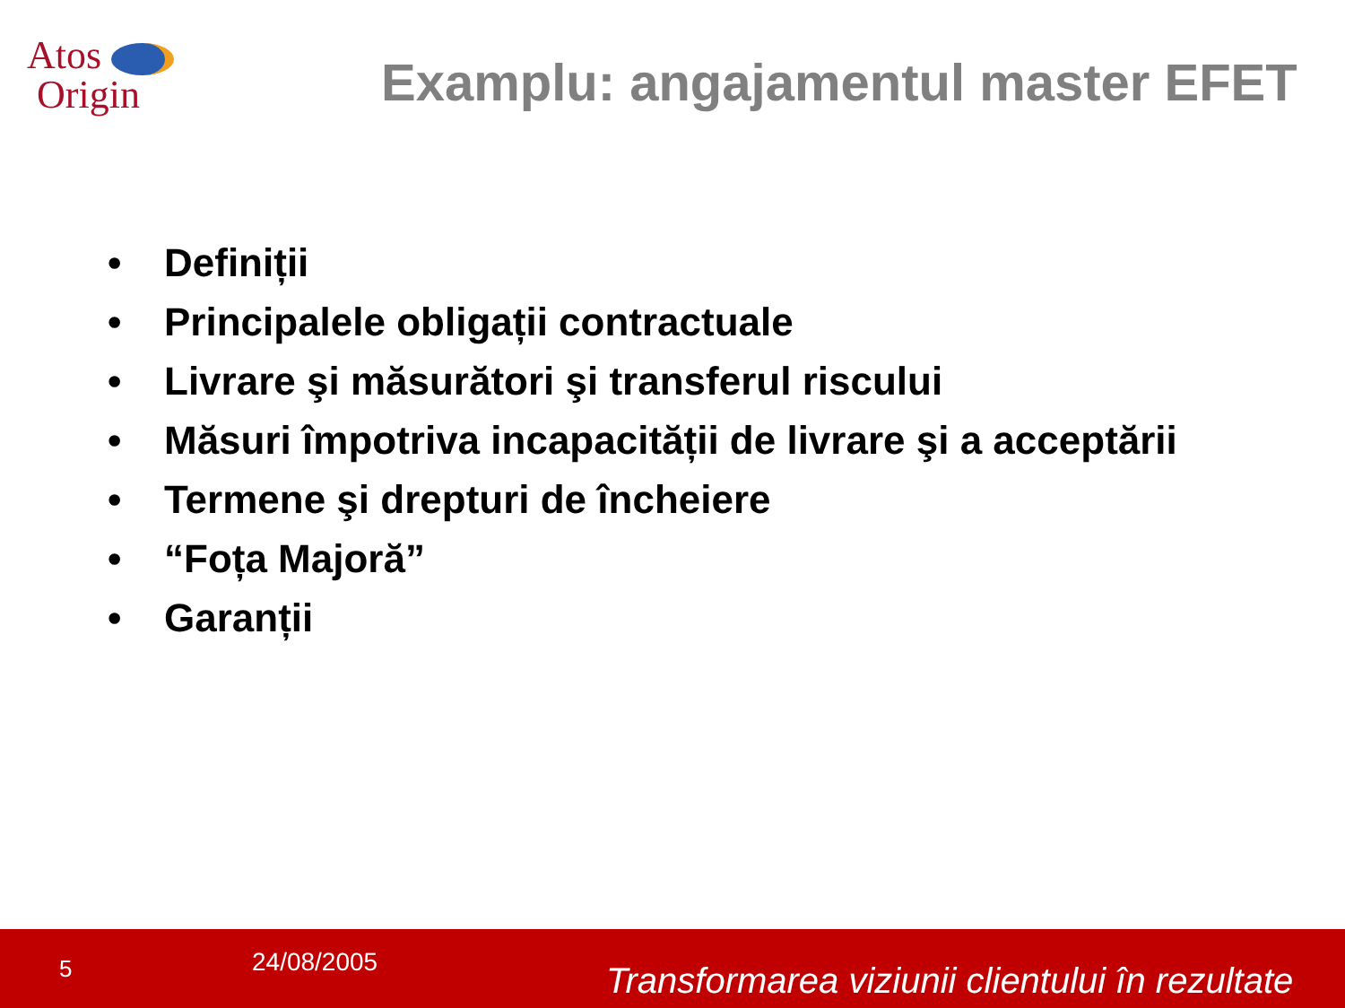Atos
Origin
Examplu: angajamentul master EFET
• Definiții
• Principalele obligații contractuale
• Livrare şi măsurători şi transferul riscului
• Măsuri împotriva incapacității de livrare şi a acceptării
• Termene şi drepturi de încheiere
• “Foța Majoră”
• Garanții
5
24/08/2005
Transformarea viziunii clientului în rezultate